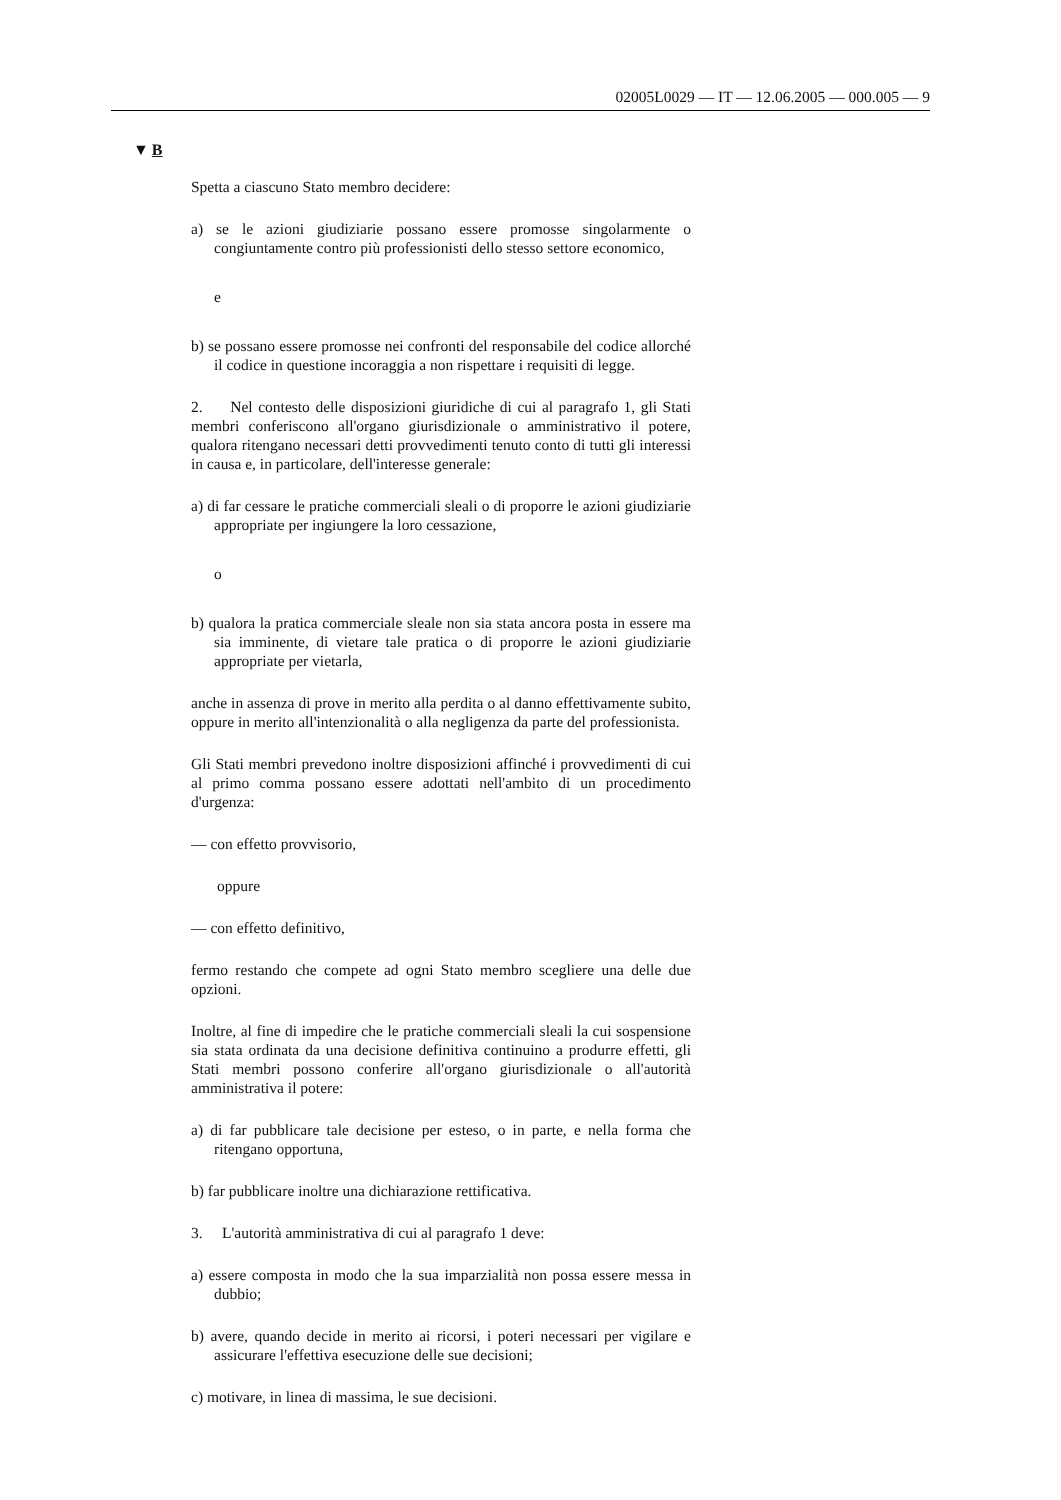02005L0029 — IT — 12.06.2005 — 000.005 — 9
▼ B
Spetta a ciascuno Stato membro decidere:
a) se le azioni giudiziarie possano essere promosse singolarmente o congiuntamente contro più professionisti dello stesso settore economico,
e
b) se possano essere promosse nei confronti del responsabile del codice allorché il codice in questione incoraggia a non rispettare i requisiti di legge.
2. Nel contesto delle disposizioni giuridiche di cui al paragrafo 1, gli Stati membri conferiscono all'organo giurisdizionale o amministrativo il potere, qualora ritengano necessari detti provvedimenti tenuto conto di tutti gli interessi in causa e, in particolare, dell'interesse generale:
a) di far cessare le pratiche commerciali sleali o di proporre le azioni giudiziarie appropriate per ingiungere la loro cessazione,
o
b) qualora la pratica commerciale sleale non sia stata ancora posta in essere ma sia imminente, di vietare tale pratica o di proporre le azioni giudiziarie appropriate per vietarla,
anche in assenza di prove in merito alla perdita o al danno effettivamente subito, oppure in merito all'intenzionalità o alla negligenza da parte del professionista.
Gli Stati membri prevedono inoltre disposizioni affinché i provvedimenti di cui al primo comma possano essere adottati nell'ambito di un procedimento d'urgenza:
— con effetto provvisorio,
oppure
— con effetto definitivo,
fermo restando che compete ad ogni Stato membro scegliere una delle due opzioni.
Inoltre, al fine di impedire che le pratiche commerciali sleali la cui sospensione sia stata ordinata da una decisione definitiva continuino a produrre effetti, gli Stati membri possono conferire all'organo giurisdizionale o all'autorità amministrativa il potere:
a) di far pubblicare tale decisione per esteso, o in parte, e nella forma che ritengano opportuna,
b) far pubblicare inoltre una dichiarazione rettificativa.
3. L'autorità amministrativa di cui al paragrafo 1 deve:
a) essere composta in modo che la sua imparzialità non possa essere messa in dubbio;
b) avere, quando decide in merito ai ricorsi, i poteri necessari per vigilare e assicurare l'effettiva esecuzione delle sue decisioni;
c) motivare, in linea di massima, le sue decisioni.